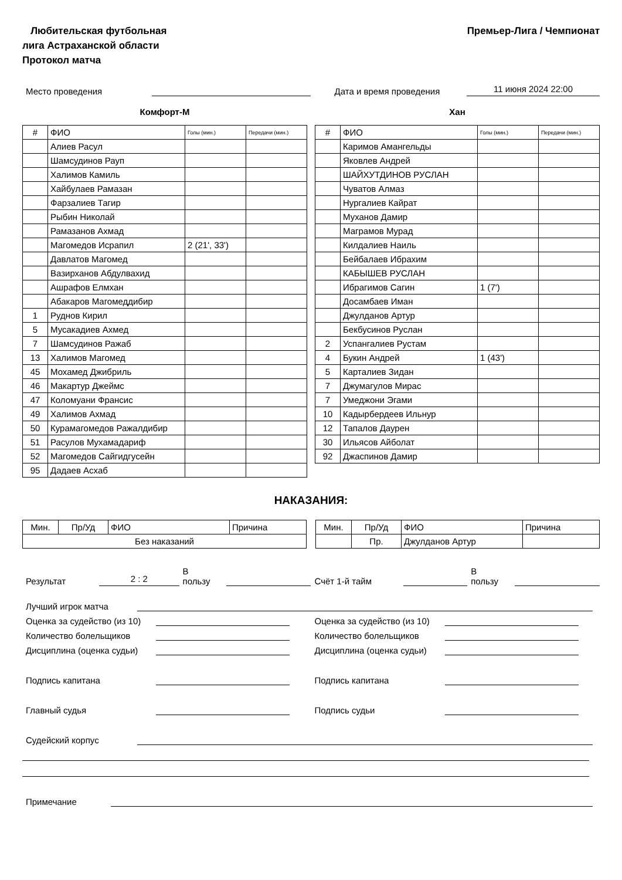Любительская футбольная
лига Астраханской области
Протокол матча
Премьер-Лига / Чемпионат
Место проведения
Дата и время проведения
11 июня 2024 22:00
Комфорт-М
| # | ФИО | Голы (мин.) | Передачи (мин.) |
| --- | --- | --- | --- |
| | Алиев Расул | | |
| | Шамсудинов Рауп | | |
| | Халимов Камиль | | |
| | Хайбулаев Рамазан | | |
| | Фарзалиев Тагир | | |
| | Рыбин Николай | | |
| | Рамазанов Ахмад | | |
| | Магомедов Исрапил | 2 (21', 33') | |
| | Давлатов Магомед | | |
| | Вазирханов Абдулвахид | | |
| | Ашрафов Елмхан | | |
| | Абакаров Магомеддибир | | |
| 1 | Руднов Кирил | | |
| 5 | Мусакадиев Ахмед | | |
| 7 | Шамсудинов Ражаб | | |
| 13 | Халимов Магомед | | |
| 45 | Мохамед Джибриль | | |
| 46 | Макартур Джеймс | | |
| 47 | Коломуани Франсис | | |
| 49 | Халимов Ахмад | | |
| 50 | Курамагомедов Ражалдибир | | |
| 51 | Расулов Мухамадариф | | |
| 52 | Магомедов Сайгидгусейн | | |
| 95 | Дадаев Асхаб | | |
Хан
| # | ФИО | Голы (мин.) | Передачи (мин.) |
| --- | --- | --- | --- |
| | Каримов Амангельды | | |
| | Яковлев Андрей | | |
| | ШАЙХУТДИНОВ РУСЛАН | | |
| | Чуватов Алмаз | | |
| | Нургалиев Кайрат | | |
| | Муханов Дамир | | |
| | Маграмов Мурад | | |
| | Килдалиев Наиль | | |
| | Бейбалаев Ибрахим | | |
| | КАБЫШЕВ РУСЛАН | | |
| | Ибрагимов Сагин | 1 (7') | |
| | Досамбаев Иман | | |
| | Джулданов Артур | | |
| | Бекбусинов Руслан | | |
| 2 | Успангалиев Рустам | | |
| 4 | Букин Андрей | 1 (43') | |
| 5 | Карталиев Зидан | | |
| 7 | Джумагулов Мирас | | |
| 7 | Умеджони Эгами | | |
| 10 | Кадырбердеев Ильнур | | |
| 12 | Тапалов Даурен | | |
| 30 | Ильясов Айболат | | |
| 92 | Джаспинов Дамир | | |
НАКАЗАНИЯ:
| Мин. | Пр/Уд | ФИО | Причина |
| Без наказаний | | | |
| Мин. | Пр/Уд | ФИО | Причина |
| | Пр. | Джулданов Артур | |
Результат 2 : 2 В пользу Счёт 1-й тайм В пользу
Лучший игрок матча
Оценка за судейство (из 10) Оценка за судейство (из 10)
Количество болельщиков Количество болельщиков
Дисциплина (оценка судьи) Дисциплина (оценка судьи)
Подпись капитана Подпись капитана
Главный судья Подпись судьи
Судейский корпус
Примечание